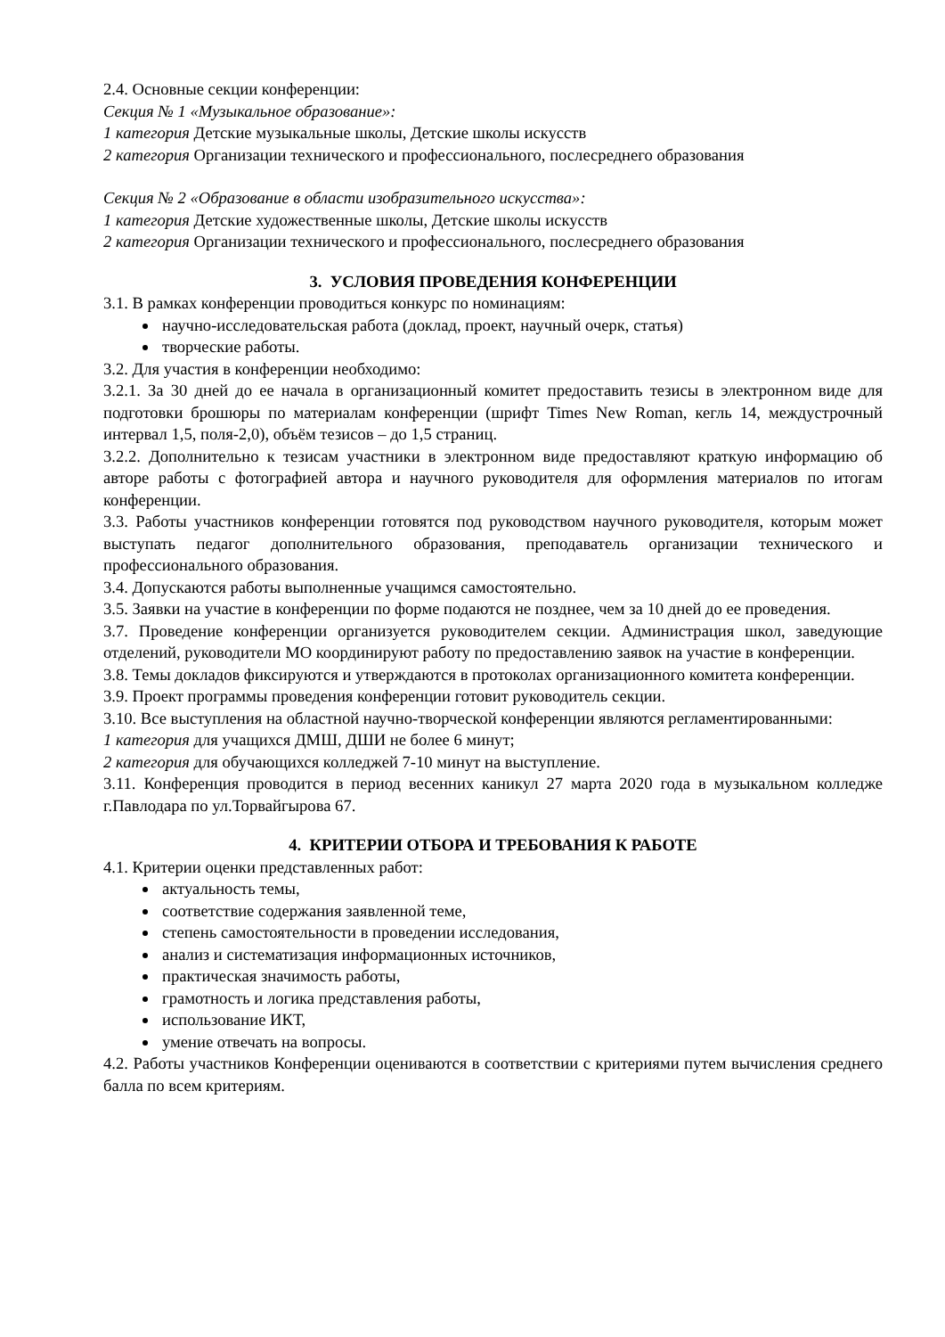2.4. Основные секции конференции:
Секция № 1 «Музыкальное образование»:
1 категория Детские музыкальные школы, Детские школы искусств
2 категория Организации технического и профессионального, послесреднего образования
Секция № 2 «Образование в области изобразительного искусства»:
1 категория Детские художественные школы, Детские школы искусств
2 категория Организации технического и профессионального, послесреднего образования
3. УСЛОВИЯ ПРОВЕДЕНИЯ КОНФЕРЕНЦИИ
3.1. В рамках конференции проводиться конкурс по номинациям:
научно-исследовательская работа (доклад, проект, научный очерк, статья)
творческие работы.
3.2. Для участия в конференции необходимо:
3.2.1. За 30 дней до ее начала в организационный комитет предоставить тезисы в электронном виде для подготовки брошюры по материалам конференции (шрифт Times New Roman, кегль 14, междустрочный интервал 1,5, поля-2,0), объём тезисов – до 1,5 страниц.
3.2.2. Дополнительно к тезисам участники в электронном виде предоставляют краткую информацию об авторе работы с фотографией автора и научного руководителя для оформления материалов по итогам конференции.
3.3. Работы участников конференции готовятся под руководством научного руководителя, которым может выступать педагог дополнительного образования, преподаватель организации технического и профессионального образования.
3.4. Допускаются работы выполненные учащимся самостоятельно.
3.5. Заявки на участие в конференции по форме подаются не позднее, чем за 10 дней до ее проведения.
3.7. Проведение конференции организуется руководителем секции. Администрация школ, заведующие отделений, руководители МО координируют работу по предоставлению заявок на участие в конференции.
3.8. Темы докладов фиксируются и утверждаются в протоколах организационного комитета конференции.
3.9. Проект программы проведения конференции готовит руководитель секции.
3.10. Все выступления на областной научно-творческой конференции являются регламентированными:
1 категория для учащихся ДМШ, ДШИ не более 6 минут;
2 категория для обучающихся колледжей 7-10 минут на выступление.
3.11. Конференция проводится в период весенних каникул 27 марта 2020 года в музыкальном колледже г.Павлодара по ул.Торвайгырова 67.
4. КРИТЕРИИ ОТБОРА И ТРЕБОВАНИЯ К РАБОТЕ
4.1. Критерии оценки представленных работ:
актуальность темы,
соответствие содержания заявленной теме,
степень самостоятельности в проведении исследования,
анализ и систематизация информационных источников,
практическая значимость работы,
грамотность и логика представления работы,
использование ИКТ,
умение отвечать на вопросы.
4.2. Работы участников Конференции оцениваются в соответствии с критериями путем вычисления среднего балла по всем критериям.